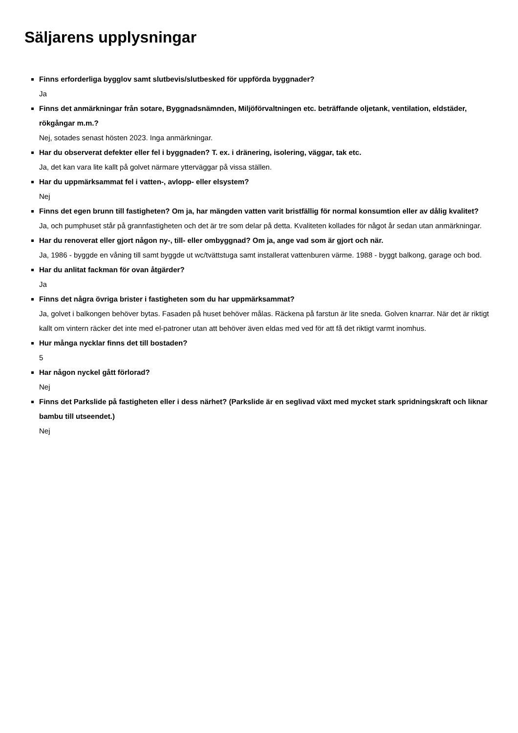Säljarens upplysningar
Finns erforderliga bygglov samt slutbevis/slutbesked för uppförda byggnader?
Ja
Finns det anmärkningar från sotare, Byggnadsnämnden, Miljöförvaltningen etc. beträffande oljetank, ventilation, eldstäder, rökgångar m.m.?
Nej, sotades senast hösten 2023. Inga anmärkningar.
Har du observerat defekter eller fel i byggnaden? T. ex. i dränering, isolering, väggar, tak etc.
Ja, det kan vara lite kallt på golvet närmare ytterväggar på vissa ställen.
Har du uppmärksammat fel i vatten-, avlopp- eller elsystem?
Nej
Finns det egen brunn till fastigheten? Om ja, har mängden vatten varit bristfällig för normal konsumtion eller av dålig kvalitet?
Ja, och pumphuset står på grannfastigheten och det är tre som delar på detta. Kvaliteten kollades för något år sedan utan anmärkningar.
Har du renoverat eller gjort någon ny-, till- eller ombyggnad? Om ja, ange vad som är gjort och när.
Ja, 1986 - byggde en våning till samt byggde ut wc/tvättstuga samt installerat vattenburen värme. 1988 - byggt balkong, garage och bod.
Har du anlitat fackman för ovan åtgärder?
Ja
Finns det några övriga brister i fastigheten som du har uppmärksammat?
Ja, golvet i balkongen behöver bytas. Fasaden på huset behöver målas. Räckena på farstun är lite sneda. Golven knarrar. När det är riktigt kallt om vintern räcker det inte med el-patroner utan att behöver även eldas med ved för att få det riktigt varmt inomhus.
Hur många nycklar finns det till bostaden?
5
Har någon nyckel gått förlorad?
Nej
Finns det Parkslide på fastigheten eller i dess närhet? (Parkslide är en seglivad växt med mycket stark spridningskraft och liknar bambu till utseendet.)
Nej